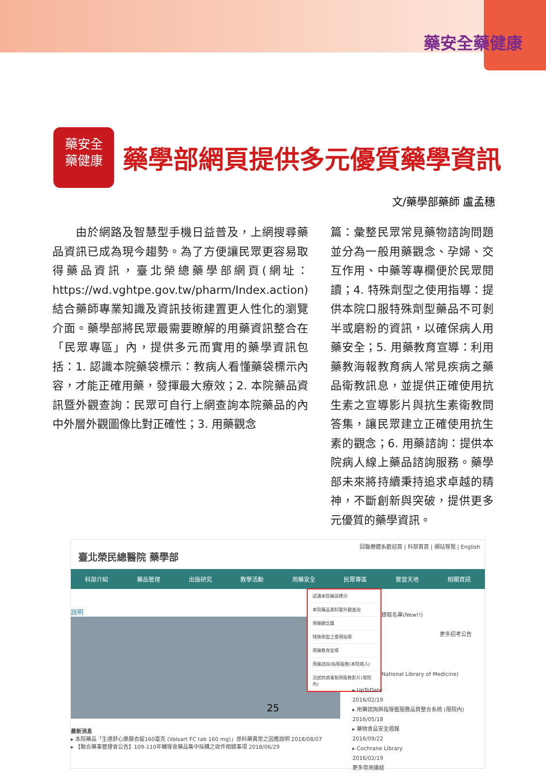藥安全藥健康
藥安全
藥健康
藥學部網頁提供多元優質藥學資訊
文/藥學部藥師 盧孟穗
　　由於網路及智慧型手機日益普及，上網搜尋藥品資訊已成為現今趨勢。為了方便讓民眾更容易取得藥品資訊，臺北榮總藥學部網頁(網址：https://wd.vghtpe.gov.tw/pharm/Index.action)結合藥師專業知識及資訊技術建置更人性化的瀏覽介面。藥學部將民眾最需要瞭解的用藥資訊整合在「民眾專區」內，提供多元而實用的藥學資訊包括：1. 認識本院藥袋標示：教病人看懂藥袋標示內容，才能正確用藥，發揮最大療效；2. 本院藥品資訊暨外觀查詢：民眾可自行上網查詢本院藥品的內中外層外觀圖像比對正確性；3. 用藥觀念
篇：彙整民眾常見藥物諮詢問題並分為一般用藥觀念、孕婦、交互作用、中藥等專欄便於民眾閱讀；4. 特殊劑型之使用指導：提供本院口服特殊劑型藥品不可剝半或磨粉的資訊，以確保病人用藥安全；5. 用藥教育宣導：利用藥教海報教育病人常見疾病之藥品衛教訊息，並提供正確使用抗生素之宣導影片與抗生素衛教問答集，讓民眾建立正確使用抗生素的觀念；6. 用藥諮詢：提供本院病人線上藥品諮詢服務。藥學部未來將持續秉持追求卓越的精神，不斷創新與突破，提供更多元優質的藥學資訊。
回醫療體系歡迎頁 | 科部首頁 | 網站導覽 | English
臺北榮民總醫院 藥學部
科部介紹 藥品管理 出版研究 教學活動 用藥安全 民眾專區 實習天地 相關資訊
說明
認識本院藥袋標示
本院藥品資料暨外觀查詢
用藥觀念篇
特殊劑型之使用指導
用藥教育宣導
用藥諮詢/指導服務(本院病人)
流感抗病毒製劑衛教影片(限院內)
錄取名單(New!!)
更多招考公告
National Library of Medicine)
▸ UpToDate
2016/02/19
▸ 用藥諮詢與指導暨服務品質整合系統 (限院內)
2016/05/18
▸ 藥物食品安全週報
2016/09/22
▸ Cochrane Library
2016/02/19
更多常用連結
最新消息
▸ 本院藥品「生達舒心樂膜衣錠160毫克 (Valsart FC tab 160 mg)」原料藥異常之因應說明 2018/08/07
▸ 【聯合藥事管理會公告】109-110年輔導會藥品集中採購之收件相關事項 2018/06/29
25